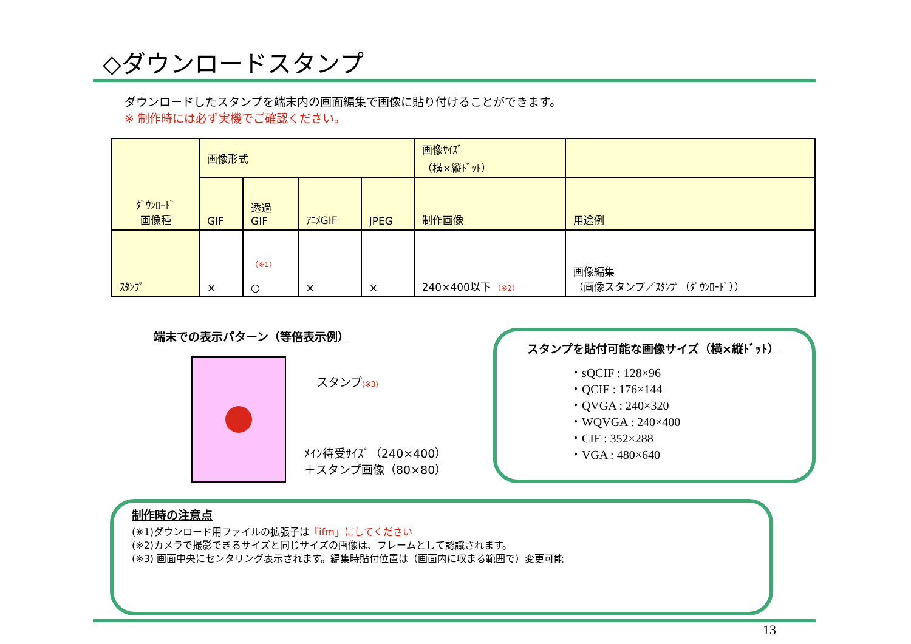◇ダウンロードスタンプ
ダウンロードしたスタンプを端末内の画面編集で画像に貼り付けることができます。
※ 制作時には必ず実機でご確認ください。
| ﾀﾞｳﾝﾛｰﾄﾞ 画像種 | 画像形式 | | | | 画像ｻｲｽﾞ （横×縦ﾄﾞｯﾄ） | |
| --- | --- | --- | --- | --- | --- | --- |
| | GIF | 透過 GIF | ｱﾆﾒGIF | JPEG | 制作画像 | 用途例 |
| ｽﾀﾝﾌﾟ | × | （※1） ○ | × | × | 240×400以下 （※2） | 画像編集 （画像スタンプ／ｽﾀﾝﾌﾟ（ﾀﾞｳﾝﾛｰﾄﾞ）） |
端末での表示パターン（等倍表示例）
スタンプ(※3)
ﾒｲﾝ待受ｻｲｽﾞ（240×400）
＋スタンプ画像（80×80）
スタンプを貼付可能な画像サイズ（横×縦ﾄﾞｯﾄ）
・sQCIF : 128×96
・QCIF : 176×144
・QVGA : 240×320
・WQVGA : 240×400
・CIF : 352×288
・VGA : 480×640
制作時の注意点
(※1)ダウンロード用ファイルの拡張子は「ifm」にしてください
(※2)カメラで撮影できるサイズと同じサイズの画像は、フレームとして認識されます。
(※3) 画面中央にセンタリング表示されます。編集時貼付位置は（画面内に収まる範囲で）変更可能
13